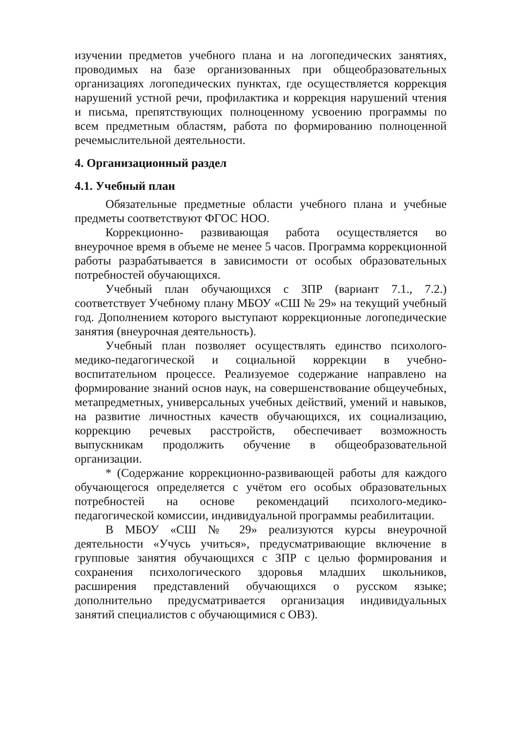изучении предметов учебного плана и на логопедических занятиях, проводимых на базе организованных при общеобразовательных организациях логопедических пунктах, где осуществляется коррекция нарушений устной речи, профилактика и коррекция нарушений чтения и письма, препятствующих полноценному усвоению программы по всем предметным областям, работа по формированию полноценной речемыслительной деятельности.
4. Организационный раздел
4.1. Учебный план
Обязательные предметные области учебного плана и учебные предметы соответствуют ФГОС НОО.
Коррекционно- развивающая работа осуществляется во внеурочное время в объеме не менее 5 часов. Программа коррекционной работы разрабатывается в зависимости от особых образовательных потребностей обучающихся.
Учебный план обучающихся с ЗПР (вариант 7.1., 7.2.) соответствует Учебному плану МБОУ «СШ № 29» на текущий учебный год. Дополнением которого выступают коррекционные логопедические занятия (внеурочная деятельность).
Учебный план позволяет осуществлять единство психолого-медико-педагогической и социальной коррекции в учебно-воспитательном процессе. Реализуемое содержание направлено на формирование знаний основ наук, на совершенствование общеучебных, метапредметных, универсальных учебных действий, умений и навыков, на развитие личностных качеств обучающихся, их социализацию, коррекцию речевых расстройств, обеспечивает возможность выпускникам продолжить обучение в общеобразовательной организации.
* (Содержание коррекционно-развивающей работы для каждого обучающегося определяется с учётом его особых образовательных потребностей на основе рекомендаций психолого-медико-педагогической комиссии, индивидуальной программы реабилитации.
В МБОУ «СШ № 29» реализуются курсы внеурочной деятельности «Учусь учиться», предусматривающие включение в групповые занятия обучающихся с ЗПР с целью формирования и сохранения психологического здоровья младших школьников, расширения представлений обучающихся о русском языке; дополнительно предусматривается организация индивидуальных занятий специалистов с обучающимися с ОВЗ).